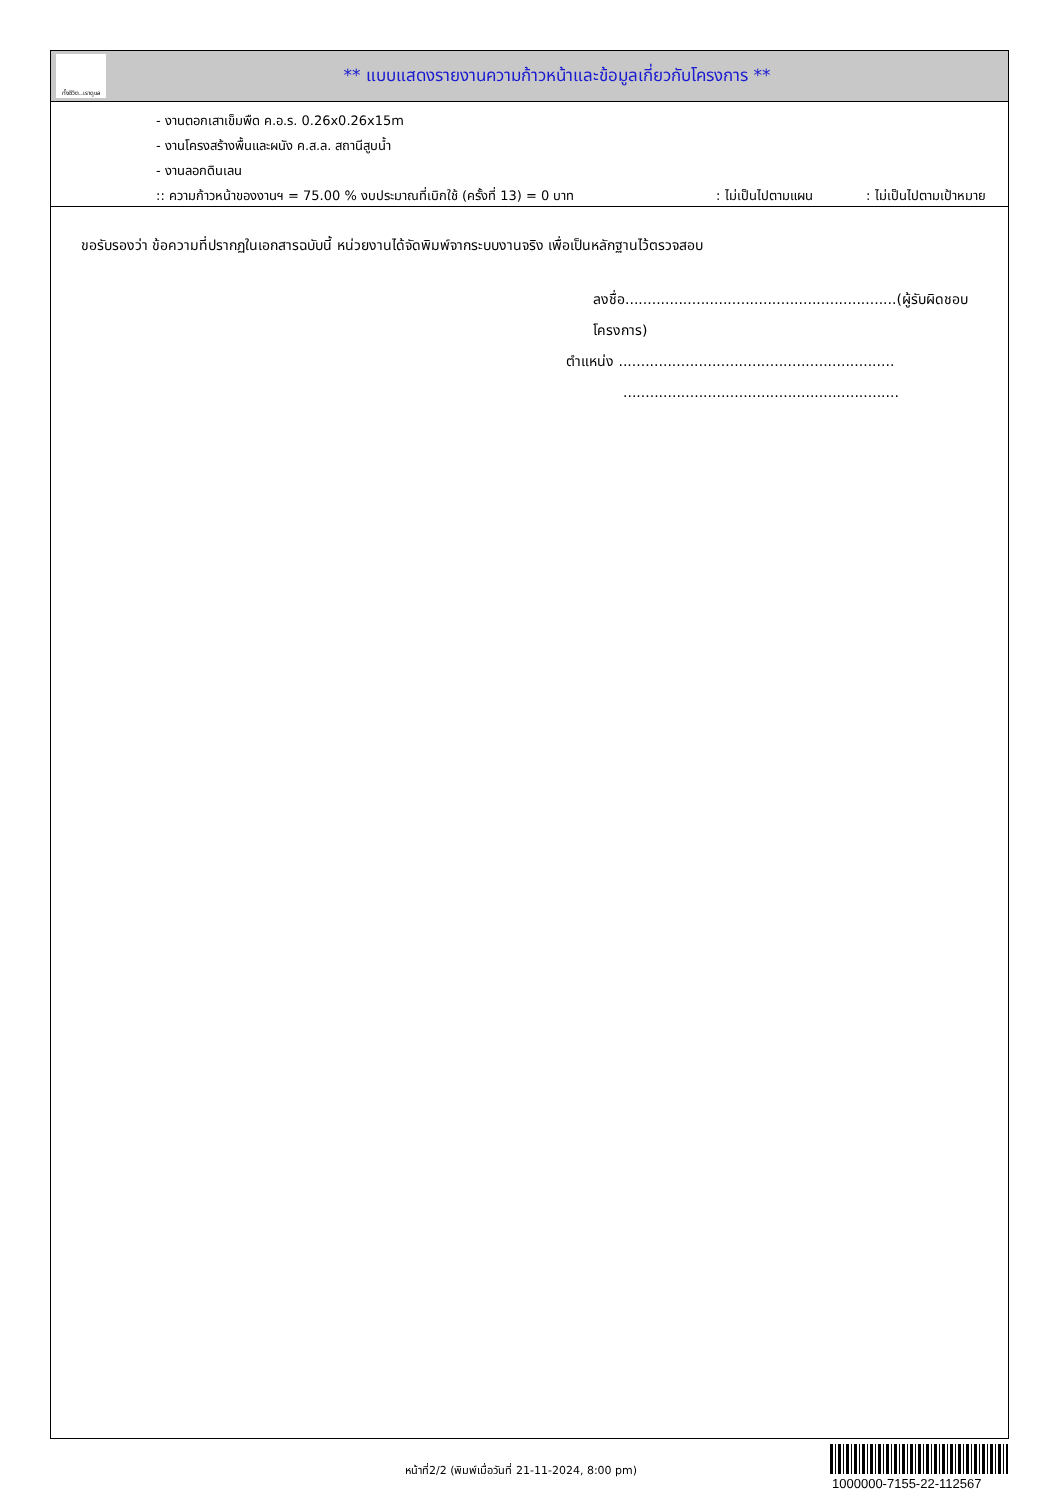ทั้งชีวิต..เราดูแล
** แบบแสดงรายงานความก้าวหน้าและข้อมูลเกี่ยวกับโครงการ **
- งานตอกเสาเข็มพืด ค.อ.ร. 0.26x0.26x15m
- งานโครงสร้างพื้นและผนัง ค.ส.ล. สถานีสูบน้ำ
- งานลอกดินเลน
:: ความก้าวหน้าของงานฯ = 75.00 % งบประมาณที่เบิกใช้ (ครั้งที่ 13) = 0 บาท: ไม่เป็นไปตามแผน: ไม่เป็นไปตามเป้าหมาย
ขอรับรองว่า ข้อความที่ปรากฏในเอกสารฉบับนี้ หน่วยงานได้จัดพิมพ์จากระบบงานจริง เพื่อเป็นหลักฐานไว้ตรวจสอบ
ลงชื่อ.............................................................(ผู้รับผิดชอบโครงการ)
ตำแหน่ง ..............................................................
..............................................................
หน้าที่2/2 (พิมพ์เมื่อวันที่ 21-11-2024, 8:00 pm)
1000000-7155-22-112567